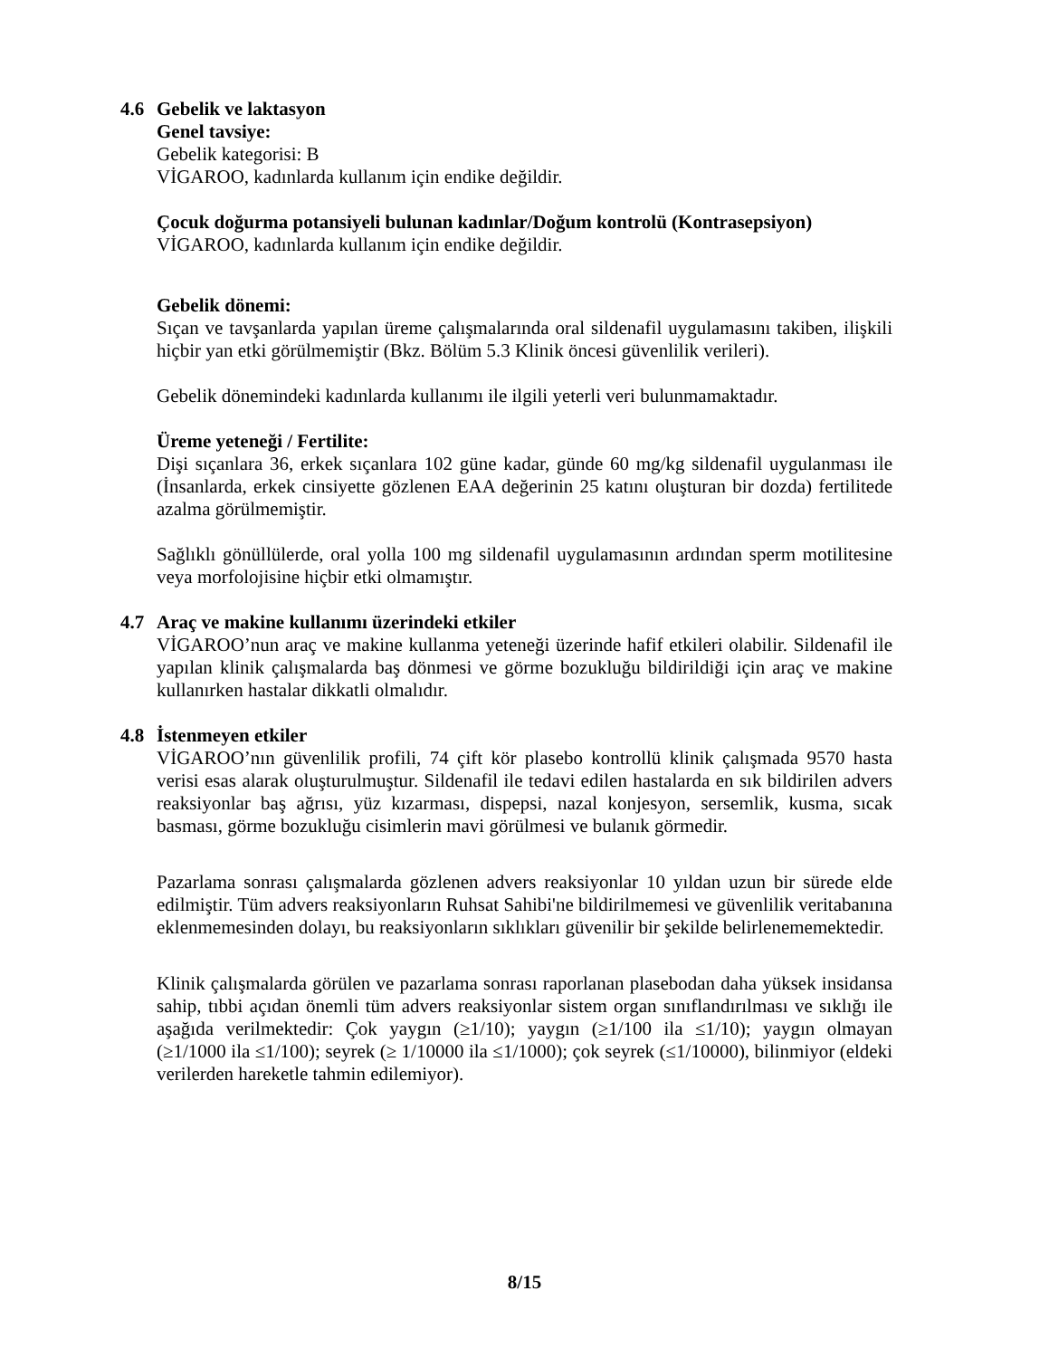4.6 Gebelik ve laktasyon
Genel tavsiye:
Gebelik kategorisi: B
VİGAROO, kadınlarda kullanım için endike değildir.
Çocuk doğurma potansiyeli bulunan kadınlar/Doğum kontrolü (Kontrasepsiyon)
VİGAROO, kadınlarda kullanım için endike değildir.
Gebelik dönemi:
Sıçan ve tavşanlarda yapılan üreme çalışmalarında oral sildenafil uygulamasını takiben, ilişkili hiçbir yan etki görülmemiştir (Bkz. Bölüm 5.3 Klinik öncesi güvenlilik verileri).
Gebelik dönemindeki kadınlarda kullanımı ile ilgili yeterli veri bulunmamaktadır.
Üreme yeteneği / Fertilite:
Dişi sıçanlara 36, erkek sıçanlara 102 güne kadar, günde 60 mg/kg sildenafil uygulanması ile (İnsanlarda, erkek cinsiyette gözlenen EAA değerinin 25 katını oluşturan bir dozda) fertilitede azalma görülmemiştir.
Sağlıklı gönüllülerde, oral yolla 100 mg sildenafil uygulamasının ardından sperm motilitesine veya morfolojisine hiçbir etki olmamıştır.
4.7 Araç ve makine kullanımı üzerindeki etkiler
VİGAROO’nun araç ve makine kullanma yeteneği üzerinde hafif etkileri olabilir. Sildenafil ile yapılan klinik çalışmalarda baş dönmesi ve görme bozukluğu bildirildiği için araç ve makine kullanırken hastalar dikkatli olmalıdır.
4.8 İstenmeyen etkiler
VİGAROO’nın güvenlilik profili, 74 çift kör plasebo kontrollü klinik çalışmada 9570 hasta verisi esas alarak oluşturulmuştur. Sildenafil ile tedavi edilen hastalarda en sık bildirilen advers reaksiyonlar baş ağrısı, yüz kızarması, dispepsi, nazal konjesyon, sersemlik, kusma, sıcak basması, görme bozukluğu cisimlerin mavi görülmesi ve bulanık görmedir.
Pazarlama sonrası çalışmalarda gözlenen advers reaksiyonlar 10 yıldan uzun bir sürede elde edilmiştir. Tüm advers reaksiyonların Ruhsat Sahibi'ne bildirilmemesi ve güvenlilik veritabanına eklenmemesinden dolayı, bu reaksiyonların sıklıkları güvenilir bir şekilde belirlenememektedir.
Klinik çalışmalarda görülen ve pazarlama sonrası raporlanan plasebodan daha yüksek insidansa sahip, tıbbi açıdan önemli tüm advers reaksiyonlar sistem organ sınıflandırılması ve sıklığı ile aşağıda verilmektedir: Çok yaygın (≥1/10); yaygın (≥1/100 ila ≤1/10); yaygın olmayan (≥1/1000 ila ≤1/100); seyrek (≥ 1/10000 ila ≤1/1000); çok seyrek (≤1/10000), bilinmiyor (eldeki verilerden hareketle tahmin edilemiyor).
8/15